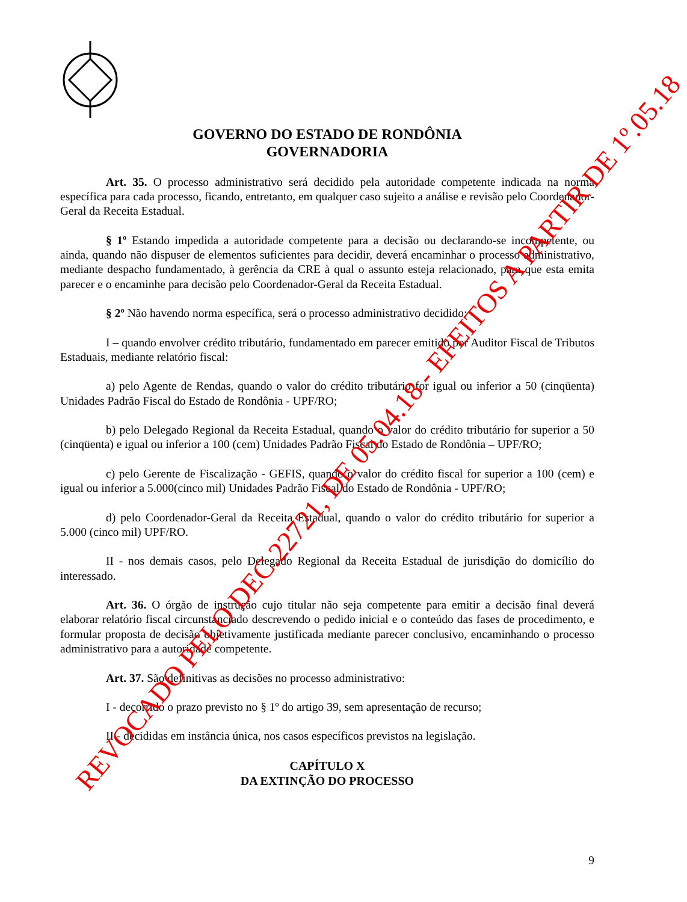GOVERNO DO ESTADO DE RONDÔNIA
GOVERNADORIA
Art. 35. O processo administrativo será decidido pela autoridade competente indicada na norma específica para cada processo, ficando, entretanto, em qualquer caso sujeito a análise e revisão pelo Coordenador-Geral da Receita Estadual.
§ 1º Estando impedida a autoridade competente para a decisão ou declarando-se incompetente, ou ainda, quando não dispuser de elementos suficientes para decidir, deverá encaminhar o processo administrativo, mediante despacho fundamentado, à gerência da CRE à qual o assunto esteja relacionado, para que esta emita parecer e o encaminhe para decisão pelo Coordenador-Geral da Receita Estadual.
§ 2º Não havendo norma específica, será o processo administrativo decidido:
I – quando envolver crédito tributário, fundamentado em parecer emitido por Auditor Fiscal de Tributos Estaduais, mediante relatório fiscal:
a) pelo Agente de Rendas, quando o valor do crédito tributário for igual ou inferior a 50 (cinqüenta) Unidades Padrão Fiscal do Estado de Rondônia - UPF/RO;
b) pelo Delegado Regional da Receita Estadual, quando o valor do crédito tributário for superior a 50 (cinqüenta) e igual ou inferior a 100 (cem) Unidades Padrão Fiscal do Estado de Rondônia – UPF/RO;
c) pelo Gerente de Fiscalização - GEFIS, quando o valor do crédito fiscal for superior a 100 (cem) e igual ou inferior a 5.000(cinco mil) Unidades Padrão Fiscal do Estado de Rondônia - UPF/RO;
d) pelo Coordenador-Geral da Receita Estadual, quando o valor do crédito tributário for superior a 5.000 (cinco mil) UPF/RO.
II - nos demais casos, pelo Delegado Regional da Receita Estadual de jurisdição do domicílio do interessado.
Art. 36. O órgão de instrução cujo titular não seja competente para emitir a decisão final deverá elaborar relatório fiscal circunstanciado descrevendo o pedido inicial e o conteúdo das fases de procedimento, e formular proposta de decisão objetivamente justificada mediante parecer conclusivo, encaminhando o processo administrativo para a autoridade competente.
Art. 37. São definitivas as decisões no processo administrativo:
I - decorrido o prazo previsto no § 1º do artigo 39, sem apresentação de recurso;
II - decididas em instância única, nos casos específicos previstos na legislação.
CAPÍTULO X
DA EXTINÇÃO DO PROCESSO
9
REVOCADO PELO DEC.22721, DE 05.04.18 - EFEITOS A PARTIR DE 1º.05.18